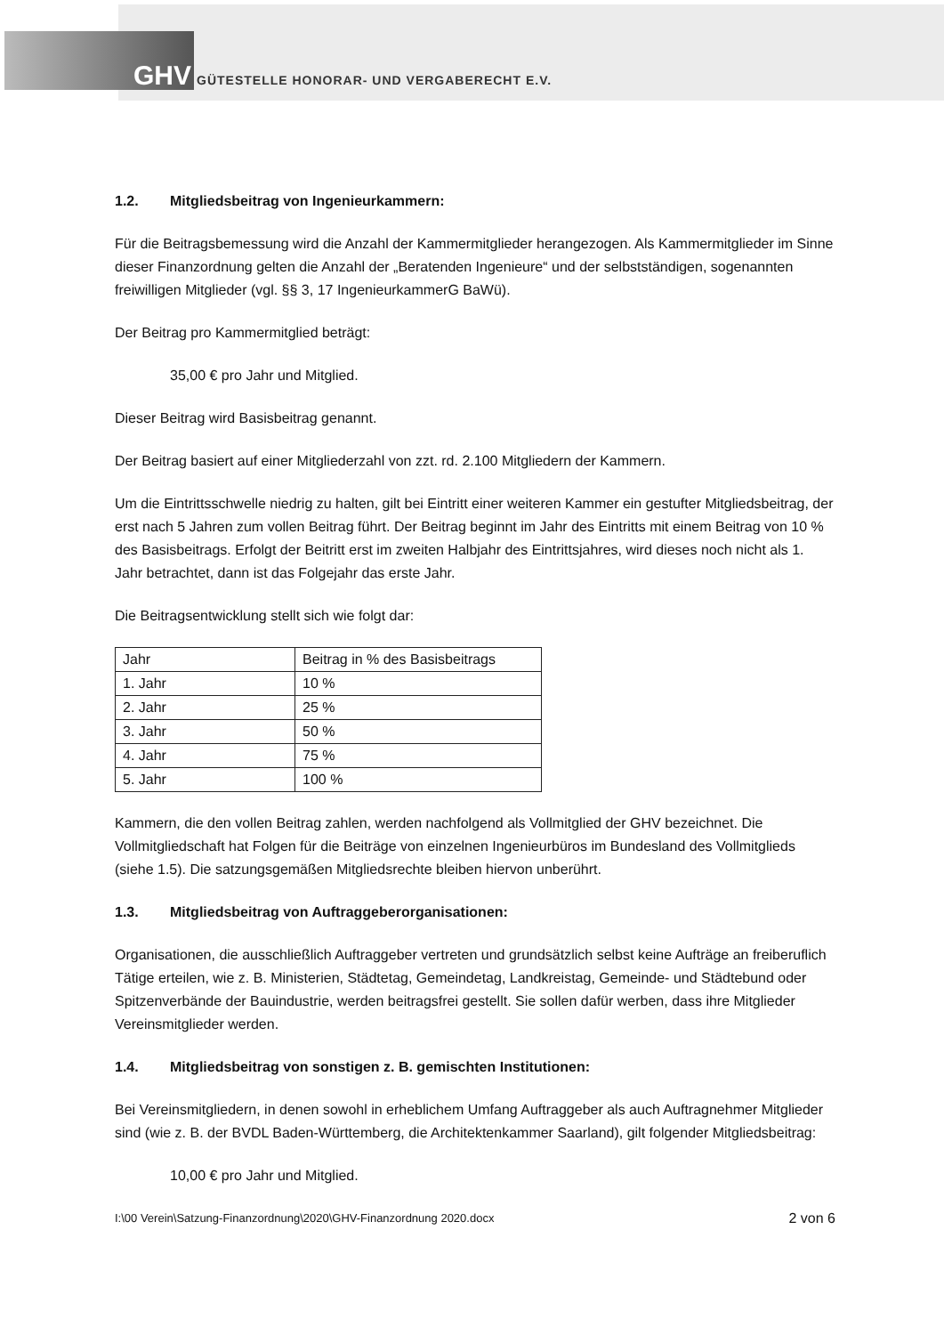GHV GÜTESTELLE HONORAR- UND VERGABERECHT E.V.
1.2. Mitgliedsbeitrag von Ingenieurkammern:
Für die Beitragsbemessung wird die Anzahl der Kammermitglieder herangezogen. Als Kammermitglieder im Sinne dieser Finanzordnung gelten die Anzahl der „Beratenden Ingenieure“ und der selbstständigen, sogenannten freiwilligen Mitglieder (vgl. §§ 3, 17 IngenieurkammerG BaWü).
Der Beitrag pro Kammermitglied beträgt:
35,00 € pro Jahr und Mitglied.
Dieser Beitrag wird Basisbeitrag genannt.
Der Beitrag basiert auf einer Mitgliederzahl von zzt. rd. 2.100 Mitgliedern der Kammern.
Um die Eintrittsschwelle niedrig zu halten, gilt bei Eintritt einer weiteren Kammer ein gestufter Mitgliedsbeitrag, der erst nach 5 Jahren zum vollen Beitrag führt. Der Beitrag beginnt im Jahr des Eintritts mit einem Beitrag von 10 % des Basisbeitrags. Erfolgt der Beitritt erst im zweiten Halbjahr des Eintrittsjahres, wird dieses noch nicht als 1. Jahr betrachtet, dann ist das Folgejahr das erste Jahr.
Die Beitragsentwicklung stellt sich wie folgt dar:
| Jahr | Beitrag in % des Basisbeitrags |
| --- | --- |
| 1. Jahr | 10 % |
| 2. Jahr | 25 % |
| 3. Jahr | 50 % |
| 4. Jahr | 75 % |
| 5. Jahr | 100 % |
Kammern, die den vollen Beitrag zahlen, werden nachfolgend als Vollmitglied der GHV bezeichnet. Die Vollmitgliedschaft hat Folgen für die Beiträge von einzelnen Ingenieurbüros im Bundesland des Vollmitglieds (siehe 1.5). Die satzungsgemäßen Mitgliedsrechte bleiben hiervon unberührt.
1.3. Mitgliedsbeitrag von Auftraggeberorganisationen:
Organisationen, die ausschließlich Auftraggeber vertreten und grundsätzlich selbst keine Aufträge an freiberuflich Tätige erteilen, wie z. B. Ministerien, Städtetag, Gemeindetag, Landkreistag, Gemeinde- und Städtebund oder Spitzenverbände der Bauindustrie, werden beitragsfrei gestellt. Sie sollen dafür werben, dass ihre Mitglieder Vereinsmitglieder werden.
1.4. Mitgliedsbeitrag von sonstigen z. B. gemischten Institutionen:
Bei Vereinsmitgliedern, in denen sowohl in erheblichem Umfang Auftraggeber als auch Auftragnehmer Mitglieder sind (wie z. B. der BVDL Baden-Württemberg, die Architektenkammer Saarland), gilt folgender Mitgliedsbeitrag:
10,00 € pro Jahr und Mitglied.
I:\00 Verein\Satzung-Finanzordnung\2020\GHV-Finanzordnung 2020.docx 2 von 6